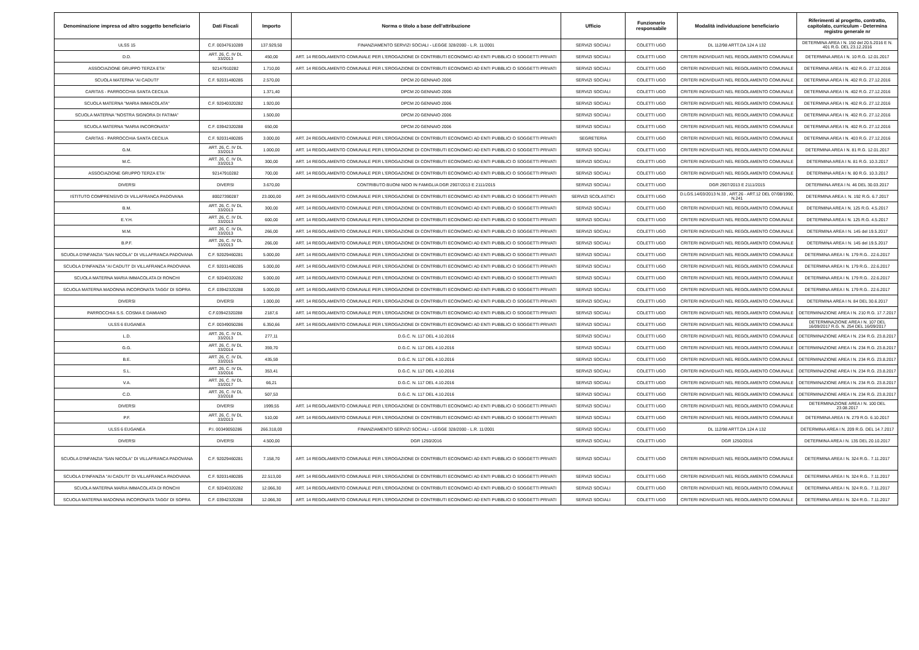| Denominazione impresa od altro soggetto beneficiario | Dati Fiscali | Importo | Norma o titolo a base dell'attribuzione | Ufficio | Funzionario responsabile | Modalità individuazione beneficiario | Riferimenti al progetto, contratto, capitolato, curriculum - Determina registro generale nr |
| --- | --- | --- | --- | --- | --- | --- | --- |
| ULSS 15 | C.F. 00347610289 | 137.929,50 | FINANZIAMENTO SERVIZI SOCIALI - LEGGE 328/2000 - L.R. 11/2001 | SERVIZI SOCIALI | COLETTI UGO | DL 112/98 ARTT.DA 124 A 132 | DETERMINA AREA I N. 150 del 20.5.2016 E N. 401 R.G. DEL 23.12.2016 |
| D.D. | ART. 26, C. IV DL 33/2013 | 450,00 | ART. 14 REGOLAMENTO COMUNALE PER L'EROGAZIONE DI CONTRIBUTI ECONOMICI AD ENTI PUBBLICI O SOGGETTI PRIVATI | SERVIZI SOCIALI | COLETTI UGO | CRITERI INDIVIDUATI NEL REGOLAMENTO COMUNALE | DETERMINA AREA I N. 10 R.G. 12.01.2017 |
| ASSOCIAZIONE GRUPPO TERZA ETA' | 92147910282 | 1.710,00 | ART. 14 REGOLAMENTO COMUNALE PER L'EROGAZIONE DI CONTRIBUTI ECONOMICI AD ENTI PUBBLICI O SOGGETTI PRIVATI | SERVIZI SOCIALI | COLETTI UGO | CRITERI INDIVIDUATI NEL REGOLAMENTO COMUNALE | DETERMINA AREA I N. 402 R.G. 27.12.2016 |
| SCUOLA MATERNA "AI CADUTI" | C.F. 92031480285 | 2.570,00 | DPCM 20 GENNAIO 2006 | SERVIZI SOCIALI | COLETTI UGO | CRITERI INDIVIDUATI NEL REGOLAMENTO COMUNALE | DETERMINA AREA I N. 402 R.G. 27.12.2016 |
| CARITAS - PARROCCHIA SANTA CECILIA | | 1.371,40 | DPCM 20 GENNAIO 2006 | SERVIZI SOCIALI | COLETTI UGO | CRITERI INDIVIDUATI NEL REGOLAMENTO COMUNALE | DETERMINA AREA I N. 402 R.G. 27.12.2016 |
| SCUOLA MATERNA "MARIA IMMACOLATA" | C.F. 92040320282 | 1.920,00 | DPCM 20 GENNAIO 2006 | SERVIZI SOCIALI | COLETTI UGO | CRITERI INDIVIDUATI NEL REGOLAMENTO COMUNALE | DETERMINA AREA I N. 402 R.G. 27.12.2016 |
| SCUOLA MATERNA "NOSTRA SIGNORA DI FATIMA" | | 1.500,00 | DPCM 20 GENNAIO 2006 | SERVIZI SOCIALI | COLETTI UGO | CRITERI INDIVIDUATI NEL REGOLAMENTO COMUNALE | DETERMINA AREA I N. 402 R.G. 27.12.2016 |
| SCUOLA MATERNA "MARIA INCORONATA" | C.F. 03942320288 | 650,00 | DPCM 20 GENNAIO 2006 | SERVIZI SOCIALI | COLETTI UGO | CRITERI INDIVIDUATI NEL REGOLAMENTO COMUNALE | DETERMINA AREA I N. 402 R.G. 27.12.2016 |
| CARITAS - PARROCCHIA SANTA CECILIA | C.F. 92031480285 | 3.000,00 | ART. 24 REGOLAMENTO COMUNALE PER L'EROGAZIONE DI CONTRIBUTI ECONOMICI AD ENTI PUBBLICI O SOGGETTI PRIVATI | SEGRETERIA | COLETTI UGO | CRITERI INDIVIDUATI NEL REGOLAMENTO COMUNALE | DETERMINA AREA I N. 403 R.G. 27.12.2016 |
| G.M. | ART. 26, C. IV DL 33/2013 | 1.000,00 | ART. 14 REGOLAMENTO COMUNALE PER L'EROGAZIONE DI CONTRIBUTI ECONOMICI AD ENTI PUBBLICI O SOGGETTI PRIVATI | SERVIZI SOCIALI | COLETTI UGO | CRITERI INDIVIDUATI NEL REGOLAMENTO COMUNALE | DETERMINA AREA I N. 81 R.G. 12.01.2017 |
| M.C. | ART. 26, C. IV DL 33/2013 | 300,00 | ART. 14 REGOLAMENTO COMUNALE PER L'EROGAZIONE DI CONTRIBUTI ECONOMICI AD ENTI PUBBLICI O SOGGETTI PRIVATI | SERVIZI SOCIALI | COLETTI UGO | CRITERI INDIVIDUATI NEL REGOLAMENTO COMUNALE | DETERMINA AREA I N. 81 R.G. 10.3.2017 |
| ASSOCIAZIONE GRUPPO TERZA ETA' | 92147910282 | 700,00 | ART. 14 REGOLAMENTO COMUNALE PER L'EROGAZIONE DI CONTRIBUTI ECONOMICI AD ENTI PUBBLICI O SOGGETTI PRIVATI | SERVIZI SOCIALI | COLETTI UGO | CRITERI INDIVIDUATI NEL REGOLAMENTO COMUNALE | DETERMINA AREA I N. 80 R.G. 10.3.2017 |
| DIVERSI | DIVERSI | 3.670,00 | CONTRIBUTO BUONI NIDO IN FAMIGLIA DGR 2907/2013 E 2111/2015 | SERVIZI SOCIALI | COLETTI UGO | DGR 2907/2013 E 2111/2015 | DETERMINA AREA I N. 46 DEL 30.03.2017 |
| ISTITUTO COMPRENSIVO DI VILLAFRANCA PADOVANA | 80027390287 | 23.000,00 | ART. 24 REGOLAMENTO COMUNALE PER L'EROGAZIONE DI CONTRIBUTI ECONOMICI AD ENTI PUBBLICI O SOGGETTI PRIVATI | SERVIZI SCOLASTICI | COLETTI UGO | D.LGS.14/03/2013 N.33 , ART.26 - ART.12 DEL 07/08/1990, N.241 | DETERMINA AREA I. N. 192 R.G. 6.7.2017 |
| B.M. | ART. 26, C. IV DL 33/2013 | 300,00 | ART. 14 REGOLAMENTO COMUNALE PER L'EROGAZIONE DI CONTRIBUTI ECONOMICI AD ENTI PUBBLICI O SOGGETTI PRIVATI | SERVIZI SOCIALI | COLETTI UGO | CRITERI INDIVIDUATI NEL REGOLAMENTO COMUNALE | DETERMINA AREA I N. 125 R.G. 4.5.2017 |
| E.Y.H. | ART. 26, C. IV DL 33/2013 | 600,00 | ART. 14 REGOLAMENTO COMUNALE PER L'EROGAZIONE DI CONTRIBUTI ECONOMICI AD ENTI PUBBLICI O SOGGETTI PRIVATI | SERVIZI SOCIALI | COLETTI UGO | CRITERI INDIVIDUATI NEL REGOLAMENTO COMUNALE | DETERMINA AREA I N. 125 R.G. 4.5.2017 |
| M.M. | ART. 26, C. IV DL 33/2013 | 266,00 | ART. 14 REGOLAMENTO COMUNALE PER L'EROGAZIONE DI CONTRIBUTI ECONOMICI AD ENTI PUBBLICI O SOGGETTI PRIVATI | SERVIZI SOCIALI | COLETTI UGO | CRITERI INDIVIDUATI NEL REGOLAMENTO COMUNALE | DETERMINA AREA I N. 145 del 19.5.2017 |
| B.P.F. | ART. 26, C. IV DL 33/2013 | 266,00 | ART. 14 REGOLAMENTO COMUNALE PER L'EROGAZIONE DI CONTRIBUTI ECONOMICI AD ENTI PUBBLICI O SOGGETTI PRIVATI | SERVIZI SOCIALI | COLETTI UGO | CRITERI INDIVIDUATI NEL REGOLAMENTO COMUNALE | DETERMINA AREA I N. 145 del 19.5.2017 |
| SCUOLA D'INFANZIA "SAN NICOLA" DI VILLAFRANCA PADOVANA | C.F. 92029460281 | 5.000,00 | ART. 14 REGOLAMENTO COMUNALE PER L'EROGAZIONE DI CONTRIBUTI ECONOMICI AD ENTI PUBBLICI O SOGGETTI PRIVATI | SERVIZI SOCIALI | COLETTI UGO | CRITERI INDIVIDUATI NEL REGOLAMENTO COMUNALE | DETERMINA AREA I N. 179 R.G.. 22.6.2017 |
| SCUOLA D'INFANZIA "AI CADUTI" DI VILLAFRANCA PADOVANA | C.F. 92031480285 | 5.000,00 | ART. 14 REGOLAMENTO COMUNALE PER L'EROGAZIONE DI CONTRIBUTI ECONOMICI AD ENTI PUBBLICI O SOGGETTI PRIVATI | SERVIZI SOCIALI | COLETTI UGO | CRITERI INDIVIDUATI NEL REGOLAMENTO COMUNALE | DETERMINA AREA I N. 179 R.G.. 22.6.2017 |
| SCUOLA MATERNA MARIA IMMACOLATA DI RONCHI | C.F. 92040320282 | 5.000,00 | ART. 14 REGOLAMENTO COMUNALE PER L'EROGAZIONE DI CONTRIBUTI ECONOMICI AD ENTI PUBBLICI O SOGGETTI PRIVATI | SERVIZI SOCIALI | COLETTI UGO | CRITERI INDIVIDUATI NEL REGOLAMENTO COMUNALE | DETERMINA AREA I N. 179 R.G.. 22.6.2017 |
| SCUOLA MATERNA MADONNA INCORONATA TAGGI' DI SOPRA | C.F. 03942320288 | 5.000,00 | ART. 14 REGOLAMENTO COMUNALE PER L'EROGAZIONE DI CONTRIBUTI ECONOMICI AD ENTI PUBBLICI O SOGGETTI PRIVATI | SERVIZI SOCIALI | COLETTI UGO | CRITERI INDIVIDUATI NEL REGOLAMENTO COMUNALE | DETERMINA AREA I N. 179 R.G.. 22.6.2017 |
| DIVERSI | DIVERSI | 1.000,00 | ART. 14 REGOLAMENTO COMUNALE PER L'EROGAZIONE DI CONTRIBUTI ECONOMICI AD ENTI PUBBLICI O SOGGETTI PRIVATI | SERVIZI SOCIALI | COLETTI UGO | CRITERI INDIVIDUATI NEL REGOLAMENTO COMUNALE | DETERMINA AREA I N. 84 DEL 30.6.2017 |
| PARROCCHIA S.S. COSMA E DAMIANO | C.F.03942320288 | 2187,6 | ART. 14 REGOLAMENTO COMUNALE PER L'EROGAZIONE DI CONTRIBUTI ECONOMICI AD ENTI PUBBLICI O SOGGETTI PRIVATI | SERVIZI SOCIALI | COLETTI UGO | CRITERI INDIVIDUATI NEL REGOLAMENTO COMUNALE | DETERMINAZIONE AREA I N. 210 R.G. 17.7.2017 |
| ULSS 6 EUGANEA | C.F. 00349050286 | 6.350,66 | ART. 14 REGOLAMENTO COMUNALE PER L'EROGAZIONE DI CONTRIBUTI ECONOMICI AD ENTI PUBBLICI O SOGGETTI PRIVATI | SERVIZI SOCIALI | COLETTI UGO | CRITERI INDIVIDUATI NEL REGOLAMENTO COMUNALE | DETERMINAZIONE AREA I N. 107 DEL 16/09/2017 R.G. N. 254 DEL 16/09/2017 |
| L.D. | ART. 26, C. IV DL 33/2013 | 277,11 | D.G.C. N. 117 DEL 4.10.2016 | SERVIZI SOCIALI | COLETTI UGO | CRITERI INDIVIDUATI NEL REGOLAMENTO COMUNALE | DETERMINAZIONE AREA I N. 234 R.G. 23.8.2017 |
| G.G. | ART. 26, C. IV DL 33/2014 | 359,70 | D.G.C. N. 117 DEL 4.10.2016 | SERVIZI SOCIALI | COLETTI UGO | CRITERI INDIVIDUATI NEL REGOLAMENTO COMUNALE | DETERMINAZIONE AREA I N. 234 R.G. 23.8.2017 |
| B.E. | ART. 26, C. IV DL 33/2015 | 435,59 | D.G.C. N. 117 DEL 4.10.2016 | SERVIZI SOCIALI | COLETTI UGO | CRITERI INDIVIDUATI NEL REGOLAMENTO COMUNALE | DETERMINAZIONE AREA I N. 234 R.G. 23.8.2017 |
| S.L. | ART. 26, C. IV DL 33/2016 | 353,41 | D.G.C. N. 117 DEL 4.10.2016 | SERVIZI SOCIALI | COLETTI UGO | CRITERI INDIVIDUATI NEL REGOLAMENTO COMUNALE | DETERMINAZIONE AREA I N. 234 R.G. 23.8.2017 |
| V.A. | ART. 26, C. IV DL 33/2017 | 66,21 | D.G.C. N. 117 DEL 4.10.2016 | SERVIZI SOCIALI | COLETTI UGO | CRITERI INDIVIDUATI NEL REGOLAMENTO COMUNALE | DETERMINAZIONE AREA I N. 234 R.G. 23.8.2017 |
| C.D. | ART. 26, C. IV DL 33/2018 | 507,53 | D.G.C. N. 117 DEL 4.10.2016 | SERVIZI SOCIALI | COLETTI UGO | CRITERI INDIVIDUATI NEL REGOLAMENTO COMUNALE | DETERMINAZIONE AREA I N. 234 R.G. 23.8.2017 |
| DIVERSI | DIVERSI | 1999,55 | ART. 14 REGOLAMENTO COMUNALE PER L'EROGAZIONE DI CONTRIBUTI ECONOMICI AD ENTI PUBBLICI O SOGGETTI PRIVATI | SERVIZI SOCIALI | COLETTI UGO | CRITERI INDIVIDUATI NEL REGOLAMENTO COMUNALE | DETERMINAZIONE AREA I N. 100 DEL 23.08.2017 |
| P.F. | ART. 26, C. IV DL 33/2013 | 510,00 | ART. 14 REGOLAMENTO COMUNALE PER L'EROGAZIONE DI CONTRIBUTI ECONOMICI AD ENTI PUBBLICI O SOGGETTI PRIVATI | SERVIZI SOCIALI | COLETTI UGO | CRITERI INDIVIDUATI NEL REGOLAMENTO COMUNALE | DETERMINA AREA I N. 279 R.G. 6.10.2017 |
| ULSS 6 EUGANEA | P.I. 00349050286 | 266.318,00 | FINANZIAMENTO SERVIZI SOCIALI - LEGGE 328/2000 - L.R. 11/2001 | SERVIZI SOCIALI | COLETTI UGO | DL 112/98 ARTT.DA 124 A 132 | DETERMINA AREA I N. 209 R.G. DEL 14.7.2017 |
| DIVERSI | DIVERSI | 4.500,00 | DGR 1250/2016 | SERVIZI SOCIALI | COLETTI UGO | DGR 1250/2016 | DETERMINA AREA I N. 135 DEL 20.10.2017 |
| SCUOLA D'INFANZIA "SAN NICOLA" DI VILLAFRANCA PADOVANA | C.F. 92029460281 | 7.158,70 | ART. 14 REGOLAMENTO COMUNALE PER L'EROGAZIONE DI CONTRIBUTI ECONOMICI AD ENTI PUBBLICI O SOGGETTI PRIVATI | SERVIZI SOCIALI | COLETTI UGO | CRITERI INDIVIDUATI NEL REGOLAMENTO COMUNALE | DETERMINA AREA I N. 324 R.G.. 7.11.2017 |
| SCUOLA D'INFANZIA "AI CADUTI" DI VILLAFRANCA PADOVANA | C.F. 92031480285 | 22.513,00 | ART. 14 REGOLAMENTO COMUNALE PER L'EROGAZIONE DI CONTRIBUTI ECONOMICI AD ENTI PUBBLICI O SOGGETTI PRIVATI | SERVIZI SOCIALI | COLETTI UGO | CRITERI INDIVIDUATI NEL REGOLAMENTO COMUNALE | DETERMINA AREA I N. 324 R.G.. 7.11.2017 |
| SCUOLA MATERNA MARIA IMMACOLATA DI RONCHI | C.F. 92040320282 | 12.066,30 | ART. 14 REGOLAMENTO COMUNALE PER L'EROGAZIONE DI CONTRIBUTI ECONOMICI AD ENTI PUBBLICI O SOGGETTI PRIVATI | SERVIZI SOCIALI | COLETTI UGO | CRITERI INDIVIDUATI NEL REGOLAMENTO COMUNALE | DETERMINA AREA I N. 324 R.G.. 7.11.2017 |
| SCUOLA MATERNA MADONNA INCORONATA TAGGI' DI SOPRA | C.F. 03942320288 | 12.066,30 | ART. 14 REGOLAMENTO COMUNALE PER L'EROGAZIONE DI CONTRIBUTI ECONOMICI AD ENTI PUBBLICI O SOGGETTI PRIVATI | SERVIZI SOCIALI | COLETTI UGO | CRITERI INDIVIDUATI NEL REGOLAMENTO COMUNALE | DETERMINA AREA I N. 324 R.G.. 7.11.2017 |